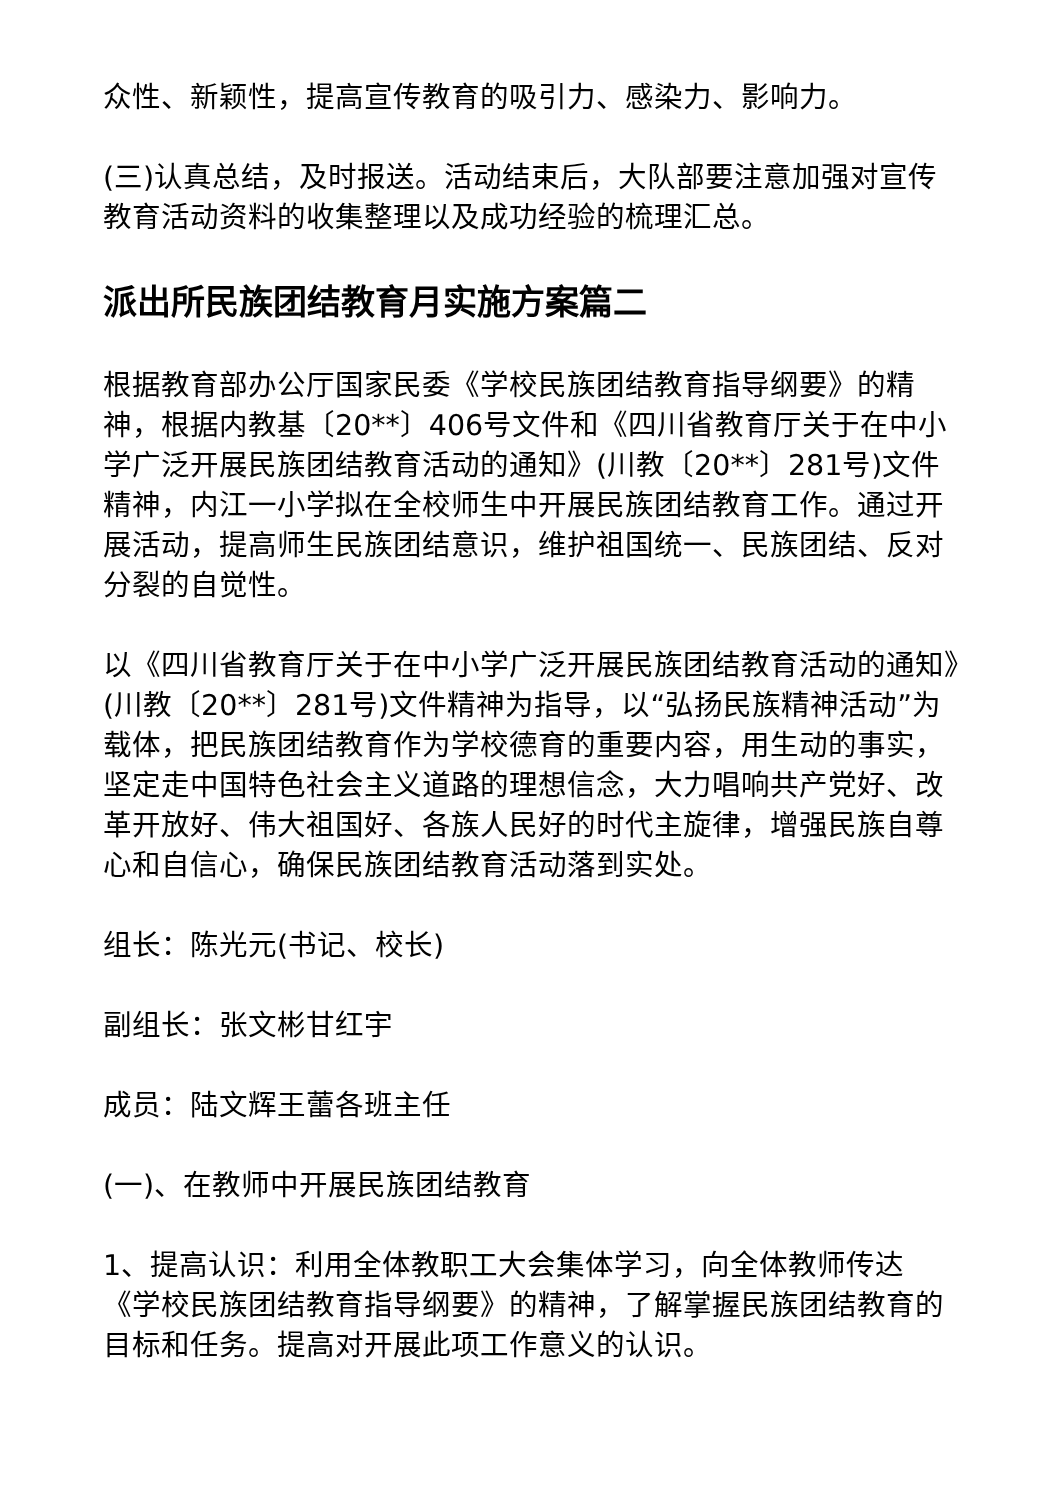众性、新颖性，提高宣传教育的吸引力、感染力、影响力。
(三)认真总结，及时报送。活动结束后，大队部要注意加强对宣传教育活动资料的收集整理以及成功经验的梳理汇总。
派出所民族团结教育月实施方案篇二
根据教育部办公厅国家民委《学校民族团结教育指导纲要》的精神，根据内教基〔20**〕406号文件和《四川省教育厅关于在中小学广泛开展民族团结教育活动的通知》(川教〔20**〕281号)文件精神，内江一小学拟在全校师生中开展民族团结教育工作。通过开展活动，提高师生民族团结意识，维护祖国统一、民族团结、反对分裂的自觉性。
以《四川省教育厅关于在中小学广泛开展民族团结教育活动的通知》(川教〔20**〕281号)文件精神为指导，以“弘扬民族精神活动”为载体，把民族团结教育作为学校德育的重要内容，用生动的事实，坚定走中国特色社会主义道路的理想信念，大力唱响共产党好、改革开放好、伟大祖国好、各族人民好的时代主旋律，增强民族自尊心和自信心，确保民族团结教育活动落到实处。
组长：陈光元(书记、校长)
副组长：张文彬甘红宇
成员：陆文辉王蕾各班主任
(一)、在教师中开展民族团结教育
1、提高认识：利用全体教职工大会集体学习，向全体教师传达《学校民族团结教育指导纲要》的精神，了解掌握民族团结教育的目标和任务。提高对开展此项工作意义的认识。